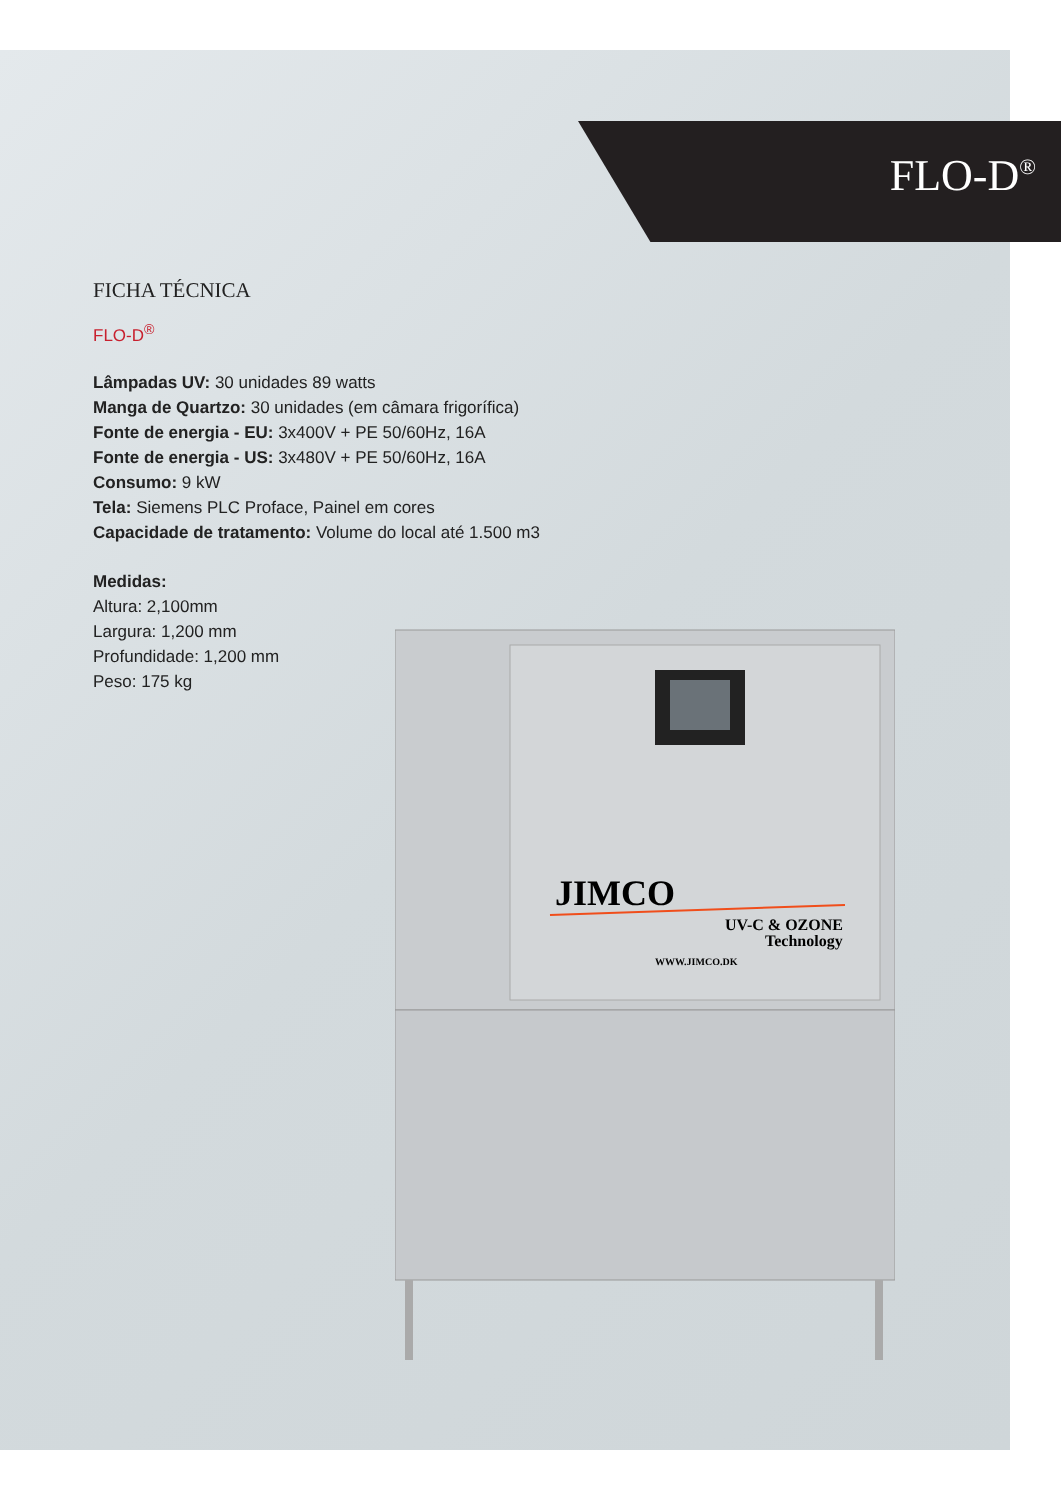FLO-D<sup>®</sup>
FICHA TÉCNICA
FLO-D<sup>®</sup>
Lâmpadas UV: 30 unidades 89 watts
Manga de Quartzo: 30 unidades (em câmara frigorífica)
Fonte de energia - EU: 3x400V + PE 50/60Hz, 16A
Fonte de energia - US: 3x480V + PE 50/60Hz, 16A
Consumo: 9 kW
Tela: Siemens PLC Proface, Painel em cores
Capacidade de tratamento: Volume do local até 1.500 m3
Medidas:
Altura: 2,100mm
Largura: 1,200 mm
Profundidade: 1,200 mm
Peso: 175 kg
JIMCO
UV-C & OZONE
Technology
WWW.JIMCO.DK